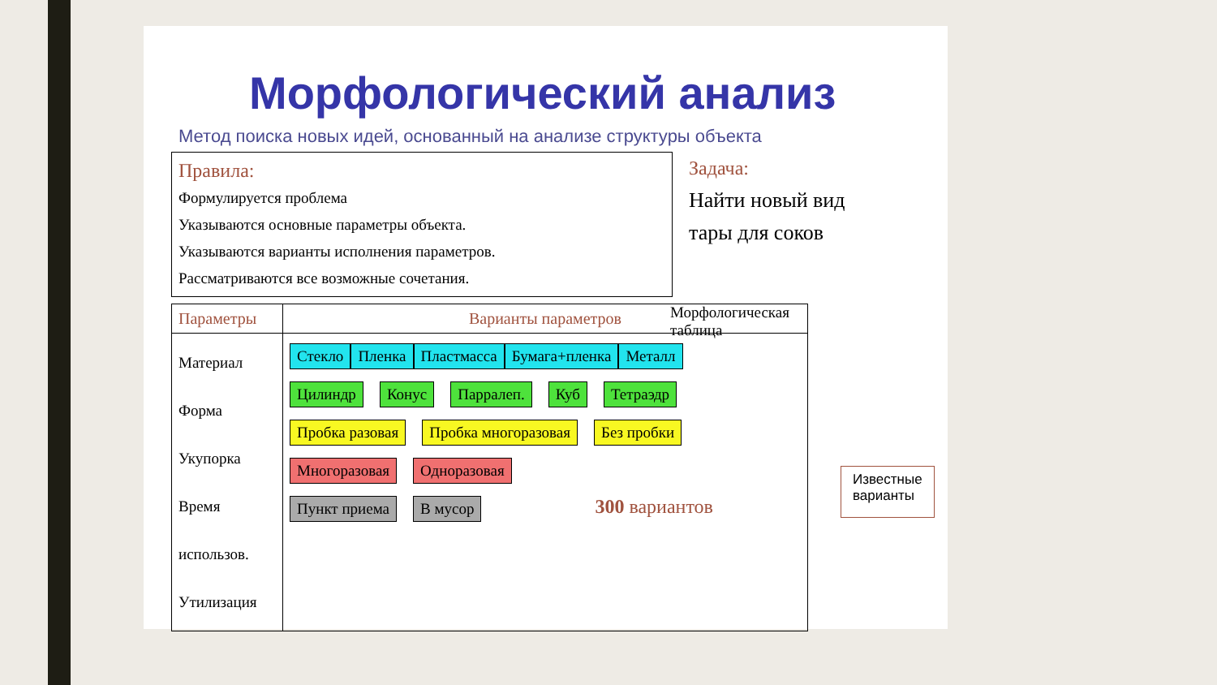Морфологический анализ
Метод поиска новых идей, основанный на анализе структуры объекта
Правила:
Формулируется проблема
Указываются основные параметры объекта.
Указываются варианты исполнения параметров.
Рассматриваются все возможные сочетания.
Задача:
Найти новый вид
тары для соков
| Параметры | Варианты параметров |
| --- | --- |
| Материал Форма Укупорка Время использов. Утилизация | Стекло Пленка Пластмасса Бумага+пленка Металл Цилиндр Конус Парралеп. Куб Тетраэдр Пробка разовая Пробка многоразовая Без пробки Многоразовая Одноразовая Пункт приема В мусор 300 вариантов |
Морфологическая таблица
Известные
варианты